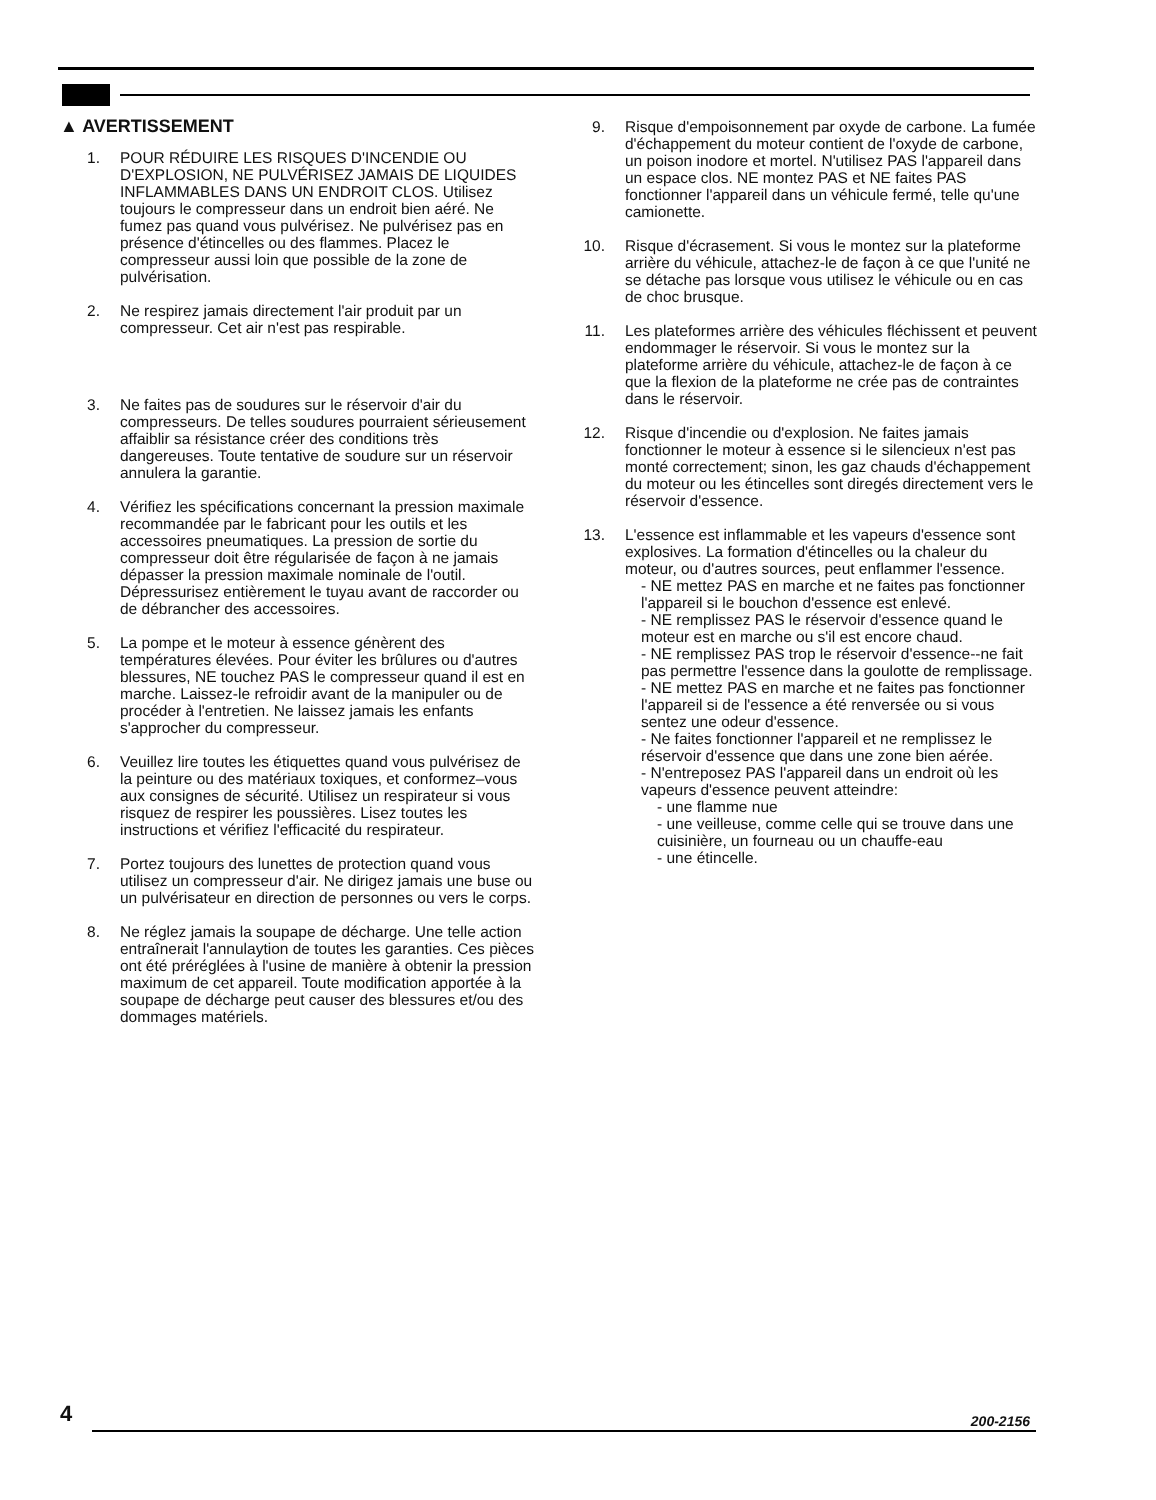▲ AVERTISSEMENT
1. POUR RÉDUIRE LES RISQUES D'INCENDIE OU D'EXPLOSION, NE PULVÉRISEZ JAMAIS DE LIQUIDES INFLAMMABLES DANS UN ENDROIT CLOS. Utilisez toujours le compresseur dans un endroit bien aéré. Ne fumez pas quand vous pulvérisez. Ne pulvérisez pas en présence d'étincelles ou des flammes. Placez le compresseur aussi loin que possible de la zone de pulvérisation.
2. Ne respirez jamais directement l'air produit par un compresseur. Cet air n'est pas respirable.
3. Ne faites pas de soudures sur le réservoir d'air du compresseurs. De telles soudures pourraient sérieusement affaiblir sa résistance créer des conditions très dangereuses. Toute tentative de soudure sur un réservoir annulera la garantie.
4. Vérifiez les spécifications concernant la pression maximale recommandée par le fabricant pour les outils et les accessoires pneumatiques. La pression de sortie du compresseur doit être régularisée de façon à ne jamais dépasser la pression maximale nominale de l'outil. Dépressurisez entièrement le tuyau avant de raccorder ou de débrancher des accessoires.
5. La pompe et le moteur à essence génèrent des températures élevées. Pour éviter les brûlures ou d'autres blessures, NE touchez PAS le compresseur quand il est en marche. Laissez-le refroidir avant de la manipuler ou de procéder à l'entretien. Ne laissez jamais les enfants s'approcher du compresseur.
6. Veuillez lire toutes les étiquettes quand vous pulvérisez de la peinture ou des matériaux toxiques, et conformez–vous aux consignes de sécurité. Utilisez un respirateur si vous risquez de respirer les poussières. Lisez toutes les instructions et vérifiez l'efficacité du respirateur.
7. Portez toujours des lunettes de protection quand vous utilisez un compresseur d'air. Ne dirigez jamais une buse ou un pulvérisateur en direction de personnes ou vers le corps.
8. Ne réglez jamais la soupape de décharge. Une telle action entraînerait l'annulaytion de toutes les garanties. Ces pièces ont été préréglées à l'usine de manière à obtenir la pression maximum de cet appareil. Toute modification apportée à la soupape de décharge peut causer des blessures et/ou des dommages matériels.
9. Risque d'empoisonnement par oxyde de carbone. La fumée d'échappement du moteur contient de l'oxyde de carbone, un poison inodore et mortel. N'utilisez PAS l'appareil dans un espace clos. NE montez PAS et NE faites PAS fonctionner l'appareil dans un véhicule fermé, telle qu'une camionette.
10. Risque d'écrasement. Si vous le montez sur la plateforme arrière du véhicule, attachez-le de façon à ce que l'unité ne se détache pas lorsque vous utilisez le véhicule ou en cas de choc brusque.
11. Les plateformes arrière des véhicules fléchissent et peuvent endommager le réservoir. Si vous le montez sur la plateforme arrière du véhicule, attachez-le de façon à ce que la flexion de la plateforme ne crée pas de contraintes dans le réservoir.
12. Risque d'incendie ou d'explosion. Ne faites jamais fonctionner le moteur à essence si le silencieux n'est pas monté correctement; sinon, les gaz chauds d'échappement du moteur ou les étincelles sont diregés directement vers le réservoir d'essence.
13. L'essence est inflammable et les vapeurs d'essence sont explosives. La formation d'étincelles ou la chaleur du moteur, ou d'autres sources, peut enflammer l'essence.
- NE mettez PAS en marche et ne faites pas fonctionner l'appareil si le bouchon d'essence est enlevé.
- NE remplissez PAS le réservoir d'essence quand le moteur est en marche ou s'il est encore chaud.
- NE remplissez PAS trop le réservoir d'essence--ne fait pas permettre l'essence dans la goulotte de remplissage.
- NE mettez PAS en marche et ne faites pas fonctionner l'appareil si de l'essence a été renversée ou si vous sentez une odeur d'essence.
- Ne faites fonctionner l'appareil et ne remplissez le réservoir d'essence que dans une zone bien aérée.
- N'entreposez PAS l'appareil dans un endroit où les vapeurs d'essence peuvent atteindre:
- une flamme nue
- une veilleuse, comme celle qui se trouve dans une cuisinière, un fourneau ou un chauffe-eau
- une étincelle.
4 200-2156